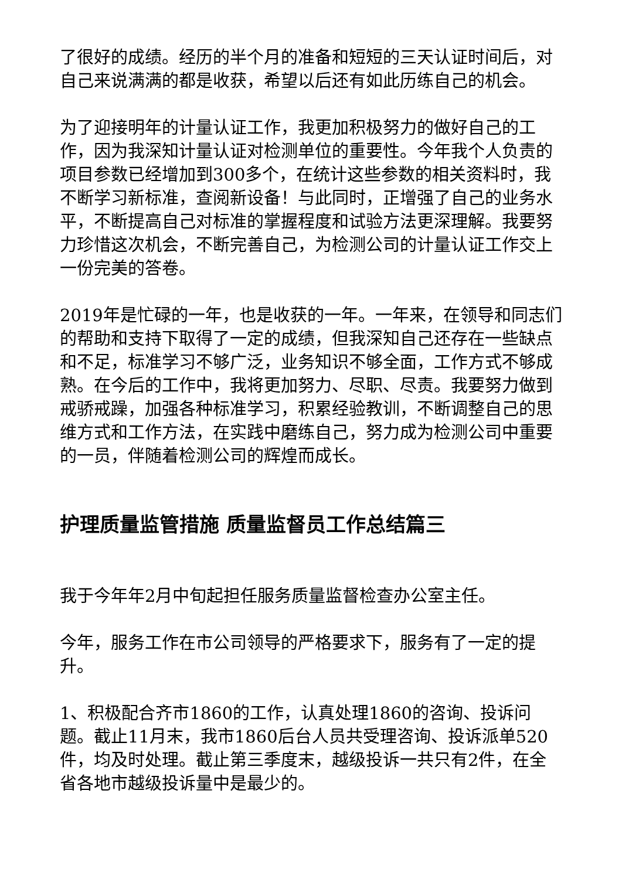了很好的成绩。经历的半个月的准备和短短的三天认证时间后，对自己来说满满的都是收获，希望以后还有如此历练自己的机会。
为了迎接明年的计量认证工作，我更加积极努力的做好自己的工作，因为我深知计量认证对检测单位的重要性。今年我个人负责的项目参数已经增加到300多个，在统计这些参数的相关资料时，我不断学习新标准，查阅新设备！与此同时，正增强了自己的业务水平，不断提高自己对标准的掌握程度和试验方法更深理解。我要努力珍惜这次机会，不断完善自己，为检测公司的计量认证工作交上一份完美的答卷。
2019年是忙碌的一年，也是收获的一年。一年来，在领导和同志们的帮助和支持下取得了一定的成绩，但我深知自己还存在一些缺点和不足，标准学习不够广泛，业务知识不够全面，工作方式不够成熟。在今后的工作中，我将更加努力、尽职、尽责。我要努力做到戒骄戒躁，加强各种标准学习，积累经验教训，不断调整自己的思维方式和工作方法，在实践中磨练自己，努力成为检测公司中重要的一员，伴随着检测公司的辉煌而成长。
护理质量监管措施 质量监督员工作总结篇三
我于今年年2月中旬起担任服务质量监督检查办公室主任。
今年，服务工作在市公司领导的严格要求下，服务有了一定的提升。
1、积极配合齐市1860的工作，认真处理1860的咨询、投诉问题。截止11月末，我市1860后台人员共受理咨询、投诉派单520件，均及时处理。截止第三季度末，越级投诉一共只有2件，在全省各地市越级投诉量中是最少的。